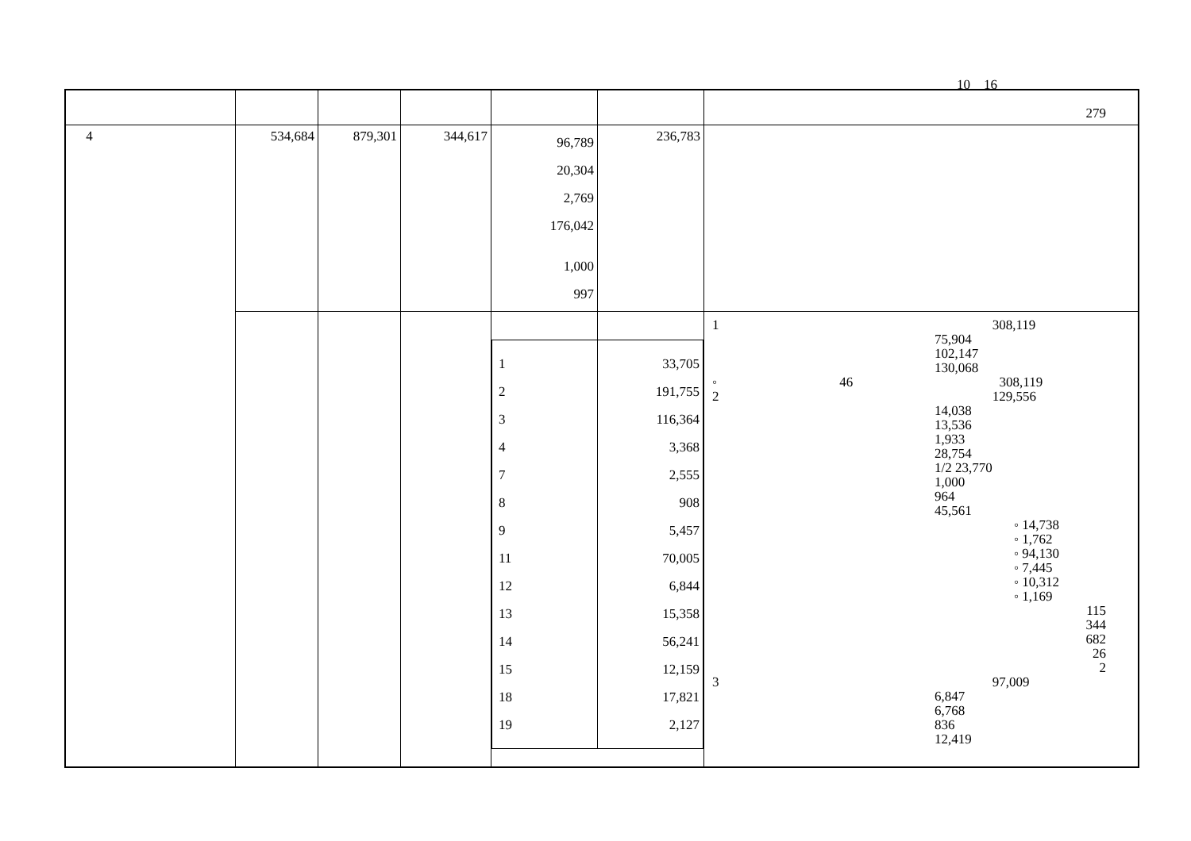10　16
| | | | | | | 279 |
| 4 | 534,684 | 879,301 | 344,617 | 96,789 20,304 2,769 176,042 1,000 997 | 236,783 | |
| | | | | / 1 2 3 4 7 8 9 11 12 13 14 15 18 19 / 33,705 191,755 116,364 3,368 2,555 908 5,457 70,005 6,844 15,358 56,241 12,159 17,821 2,127 / | | 1 308,119 75,904 102,147 130,068 ◦ 46 308,119 2 129,556 14,038 13,536 1,933 28,754 1/2 23,770 1,000 964 45,561 ◦ 14,738 ◦ 1,762 ◦ 94,130 ◦ 7,445 ◦ 10,312 ◦ 1,169 115 344 682 26 2 3 97,009 6,847 6,768 836 12,419 |